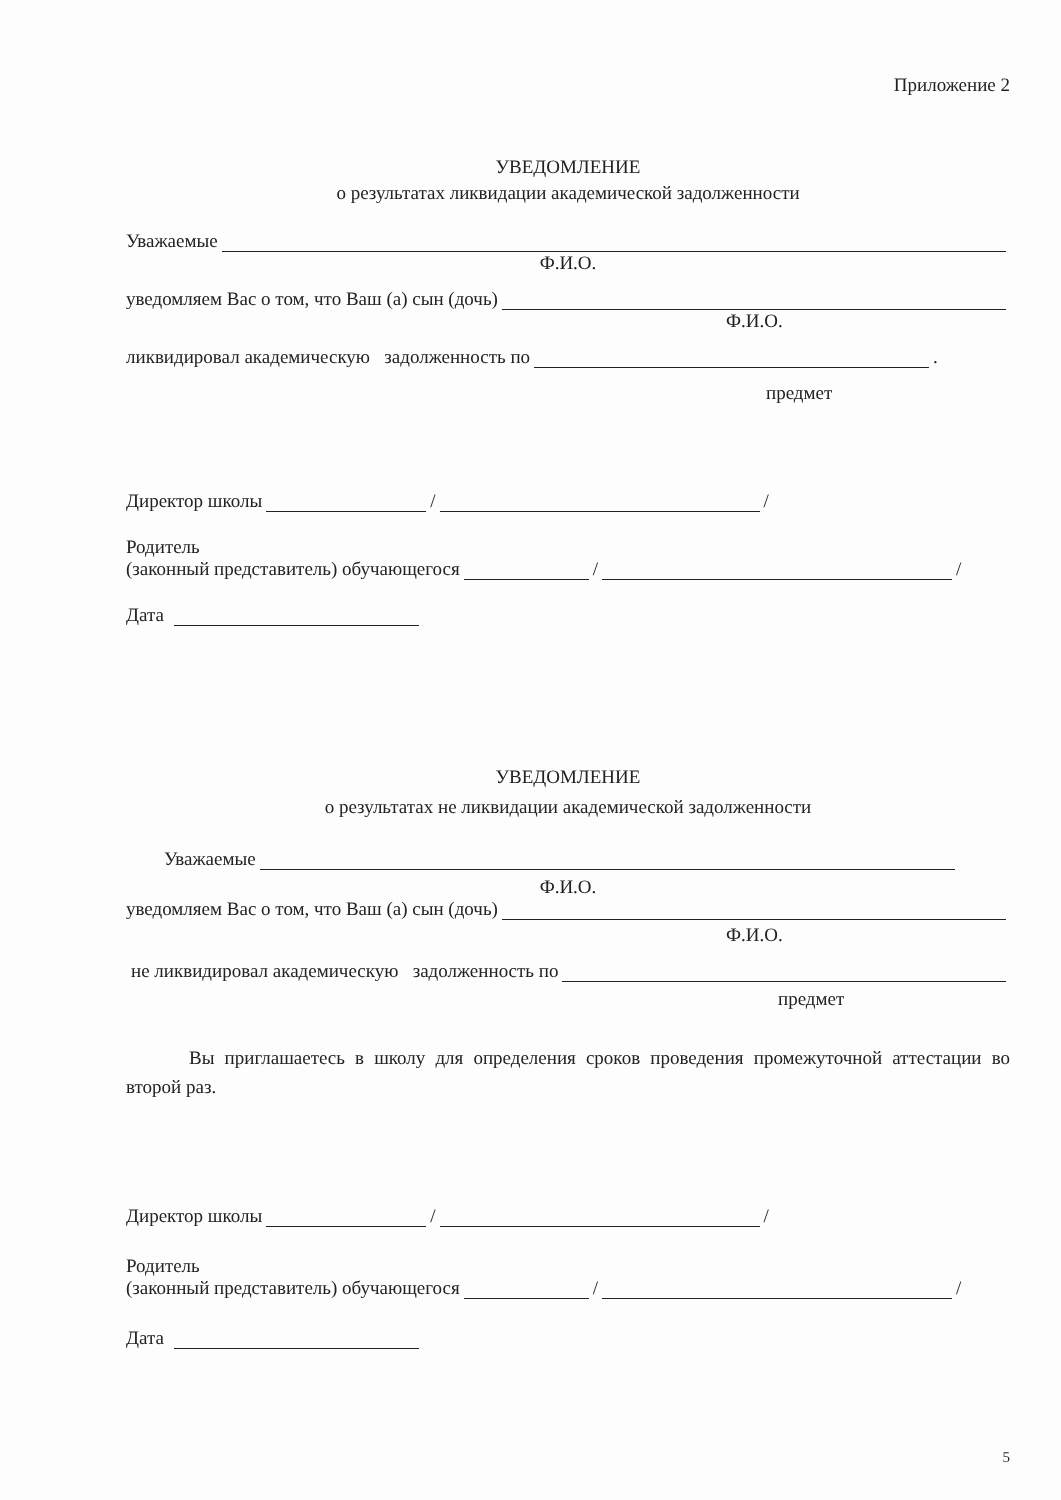Приложение 2
УВЕДОМЛЕНИЕ
о результатах ликвидации академической задолженности
Уважаемые
Ф.И.О.
уведомляем Вас о том, что Ваш (а) сын (дочь)
Ф.И.О.
ликвидировал академическую задолженность по .
предмет
Директор школы / /
Родитель
(законный представитель) обучающегося / /
Дата
УВЕДОМЛЕНИЕ
о результатах не ликвидации академической задолженности
Уважаемые
Ф.И.О.
уведомляем Вас о том, что Ваш (а) сын (дочь)
Ф.И.О.
не ликвидировал академическую задолженность по
предмет
Вы приглашаетесь в школу для определения сроков проведения промежуточной аттестации во второй раз.
Директор школы / /
Родитель
(законный представитель) обучающегося / /
Дата
5